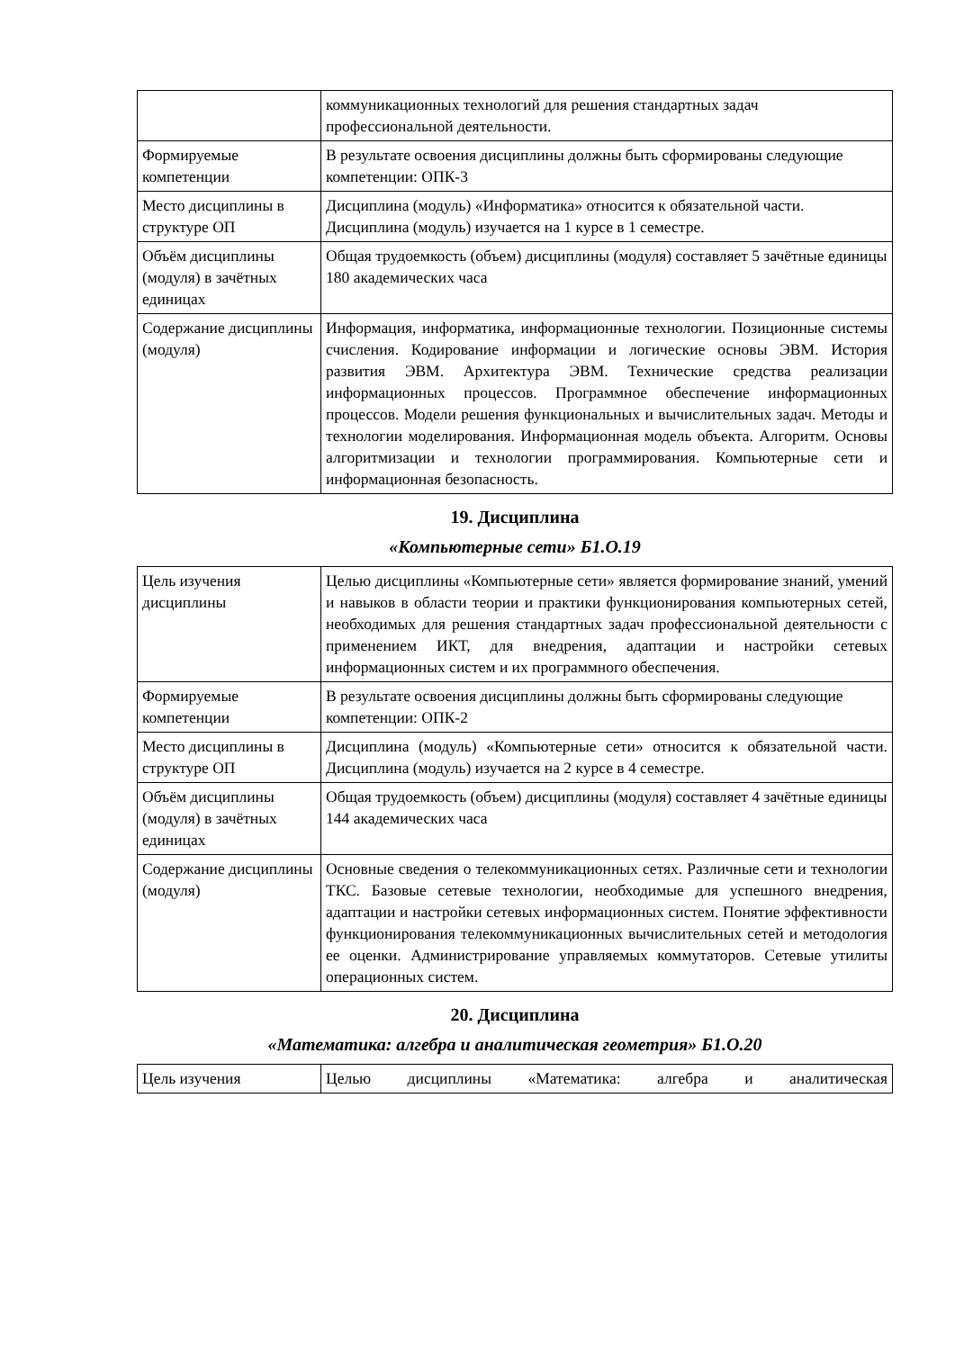| | коммуникационных технологий для решения стандартных задач профессиональной деятельности. |
| Формируемые компетенции | В результате освоения дисциплины должны быть сформированы следующие компетенции: ОПК-3 |
| Место дисциплины в структуре ОП | Дисциплина (модуль) «Информатика» относится к обязательной части. Дисциплина (модуль) изучается на 1 курсе в 1 семестре. |
| Объём дисциплины (модуля) в зачётных единицах | Общая трудоемкость (объем) дисциплины (модуля) составляет 5 зачётные единицы 180 академических часа |
| Содержание дисциплины (модуля) | Информация, информатика, информационные технологии. Позиционные системы счисления. Кодирование информации и логические основы ЭВМ. История развития ЭВМ. Архитектура ЭВМ. Технические средства реализации информационных процессов. Программное обеспечение информационных процессов. Модели решения функциональных и вычислительных задач. Методы и технологии моделирования. Информационная модель объекта. Алгоритм. Основы алгоритмизации и технологии программирования. Компьютерные сети и информационная безопасность. |
19. Дисциплина
«Компьютерные сети» Б1.О.19
| Цель изучения дисциплины | Целью дисциплины «Компьютерные сети» является формирование знаний, умений и навыков в области теории и практики функционирования компьютерных сетей, необходимых для решения стандартных задач профессиональной деятельности с применением ИКТ, для внедрения, адаптации и настройки сетевых информационных систем и их программного обеспечения. |
| Формируемые компетенции | В результате освоения дисциплины должны быть сформированы следующие компетенции: ОПК-2 |
| Место дисциплины в структуре ОП | Дисциплина (модуль) «Компьютерные сети» относится к обязательной части. Дисциплина (модуль) изучается на 2 курсе в 4 семестре. |
| Объём дисциплины (модуля) в зачётных единицах | Общая трудоемкость (объем) дисциплины (модуля) составляет 4 зачётные единицы 144 академических часа |
| Содержание дисциплины (модуля) | Основные сведения о телекоммуникационных сетях. Различные сети и технологии ТКС. Базовые сетевые технологии, необходимые для успешного внедрения, адаптации и настройки сетевых информационных систем. Понятие эффективности функционирования телекоммуникационных вычислительных сетей и методология ее оценки. Администрирование управляемых коммутаторов. Сетевые утилиты операционных систем. |
20. Дисциплина
«Математика: алгебра и аналитическая геометрия» Б1.О.20
| Цель изучения | Целью дисциплины «Математика: алгебра и аналитическая |